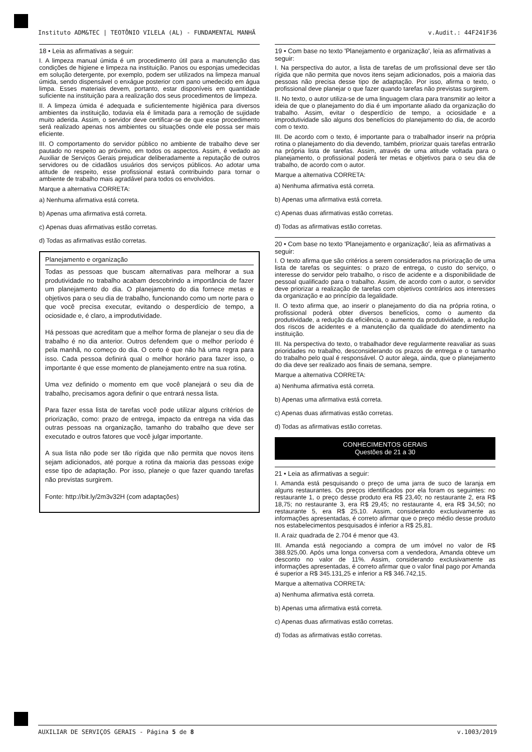Instituto ADM&TEC | TEOTÔNIO VILELA (AL) - FUNDAMENTAL MANHÃ v.Audit.: 44F241F36
18 • Leia as afirmativas a seguir:
I. A limpeza manual úmida é um procedimento útil para a manutenção das condições de higiene e limpeza na instituição. Panos ou esponjas umedecidas em solução detergente, por exemplo, podem ser utilizados na limpeza manual úmida, sendo dispensável o enxágue posterior com pano umedecido em água limpa. Esses materiais devem, portanto, estar disponíveis em quantidade suficiente na instituição para a realização dos seus procedimentos de limpeza.
II. A limpeza úmida é adequada e suficientemente higiênica para diversos ambientes da instituição, todavia ela é limitada para a remoção de sujidade muito aderida. Assim, o servidor deve certificar-se de que esse procedimento será realizado apenas nos ambientes ou situações onde ele possa ser mais eficiente.
III. O comportamento do servidor público no ambiente de trabalho deve ser pautado no respeito ao próximo, em todos os aspectos. Assim, é vedado ao Auxiliar de Serviços Gerais prejudicar deliberadamente a reputação de outros servidores ou de cidadãos usuários dos serviços públicos. Ao adotar uma atitude de respeito, esse profissional estará contribuindo para tornar o ambiente de trabalho mais agradável para todos os envolvidos.
Marque a alternativa CORRETA:
a) Nenhuma afirmativa está correta.
b) Apenas uma afirmativa está correta.
c) Apenas duas afirmativas estão corretas.
d) Todas as afirmativas estão corretas.
Planejamento e organização
Todas as pessoas que buscam alternativas para melhorar a sua produtividade no trabalho acabam descobrindo a importância de fazer um planejamento do dia. O planejamento do dia fornece metas e objetivos para o seu dia de trabalho, funcionando como um norte para o que você precisa executar, evitando o desperdício de tempo, a ociosidade e, é claro, a improdutividade.
Há pessoas que acreditam que a melhor forma de planejar o seu dia de trabalho é no dia anterior. Outros defendem que o melhor período é pela manhã, no começo do dia. O certo é que não há uma regra para isso. Cada pessoa definirá qual o melhor horário para fazer isso, o importante é que esse momento de planejamento entre na sua rotina.
Uma vez definido o momento em que você planejará o seu dia de trabalho, precisamos agora definir o que entrará nessa lista.
Para fazer essa lista de tarefas você pode utilizar alguns critérios de priorização, como: prazo de entrega, impacto da entrega na vida das outras pessoas na organização, tamanho do trabalho que deve ser executado e outros fatores que você julgar importante.
A sua lista não pode ser tão rígida que não permita que novos itens sejam adicionados, até porque a rotina da maioria das pessoas exige esse tipo de adaptação. Por isso, planeje o que fazer quando tarefas não previstas surgirem.
Fonte: http://bit.ly/2m3v32H (com adaptações)
19 • Com base no texto 'Planejamento e organização', leia as afirmativas a seguir:
I. Na perspectiva do autor, a lista de tarefas de um profissional deve ser tão rígida que não permita que novos itens sejam adicionados, pois a maioria das pessoas não precisa desse tipo de adaptação. Por isso, afirma o texto, o profissional deve planejar o que fazer quando tarefas não previstas surgirem.
II. No texto, o autor utiliza-se de uma linguagem clara para transmitir ao leitor a ideia de que o planejamento do dia é um importante aliado da organização do trabalho. Assim, evitar o desperdício de tempo, a ociosidade e a improdutividade são alguns dos benefícios do planejamento do dia, de acordo com o texto.
III. De acordo com o texto, é importante para o trabalhador inserir na própria rotina o planejamento do dia devendo, também, priorizar quais tarefas entrarão na própria lista de tarefas. Assim, através de uma atitude voltada para o planejamento, o profissional poderá ter metas e objetivos para o seu dia de trabalho, de acordo com o autor.
Marque a alternativa CORRETA:
a) Nenhuma afirmativa está correta.
b) Apenas uma afirmativa está correta.
c) Apenas duas afirmativas estão corretas.
d) Todas as afirmativas estão corretas.
20 • Com base no texto 'Planejamento e organização', leia as afirmativas a seguir:
I. O texto afirma que são critérios a serem considerados na priorização de uma lista de tarefas os seguintes: o prazo de entrega, o custo do serviço, o interesse do servidor pelo trabalho, o risco de acidente e a disponibilidade de pessoal qualificado para o trabalho. Assim, de acordo com o autor, o servidor deve priorizar a realização de tarefas com objetivos contrários aos interesses da organização e ao princípio da legalidade.
II. O texto afirma que, ao inserir o planejamento do dia na própria rotina, o profissional poderá obter diversos benefícios, como o aumento da produtividade, a redução da eficiência, o aumento da produtividade, a redução dos riscos de acidentes e a manutenção da qualidade do atendimento na instituição.
III. Na perspectiva do texto, o trabalhador deve regularmente reavaliar as suas prioridades no trabalho, desconsiderando os prazos de entrega e o tamanho do trabalho pelo qual é responsável. O autor alega, ainda, que o planejamento do dia deve ser realizado aos finais de semana, sempre.
Marque a alternativa CORRETA:
a) Nenhuma afirmativa está correta.
b) Apenas uma afirmativa está correta.
c) Apenas duas afirmativas estão corretas.
d) Todas as afirmativas estão corretas.
CONHECIMENTOS GERAIS
Questões de 21 a 30
21 • Leia as afirmativas a seguir:
I. Amanda está pesquisando o preço de uma jarra de suco de laranja em alguns restaurantes. Os preços identificados por ela foram os seguintes: no restaurante 1, o preço desse produto era R$ 23,40; no restaurante 2, era R$ 18,75; no restaurante 3, era R$ 29,45; no restaurante 4, era R$ 34,50; no restaurante 5, era R$ 25,10. Assim, considerando exclusivamente as informações apresentadas, é correto afirmar que o preço médio desse produto nos estabelecimentos pesquisados é inferior a R$ 25,81.
II. A raiz quadrada de 2.704 é menor que 43.
III. Amanda está negociando a compra de um imóvel no valor de R$ 388.925,00. Após uma longa conversa com a vendedora, Amanda obteve um desconto no valor de 11%. Assim, considerando exclusivamente as informações apresentadas, é correto afirmar que o valor final pago por Amanda é superior a R$ 345.131,25 e inferior a R$ 346.742,15.
Marque a alternativa CORRETA:
a) Nenhuma afirmativa está correta.
b) Apenas uma afirmativa está correta.
c) Apenas duas afirmativas estão corretas.
d) Todas as afirmativas estão corretas.
AUXILIAR DE SERVIÇOS GERAIS - Página 5 de 8 v.1003/2019